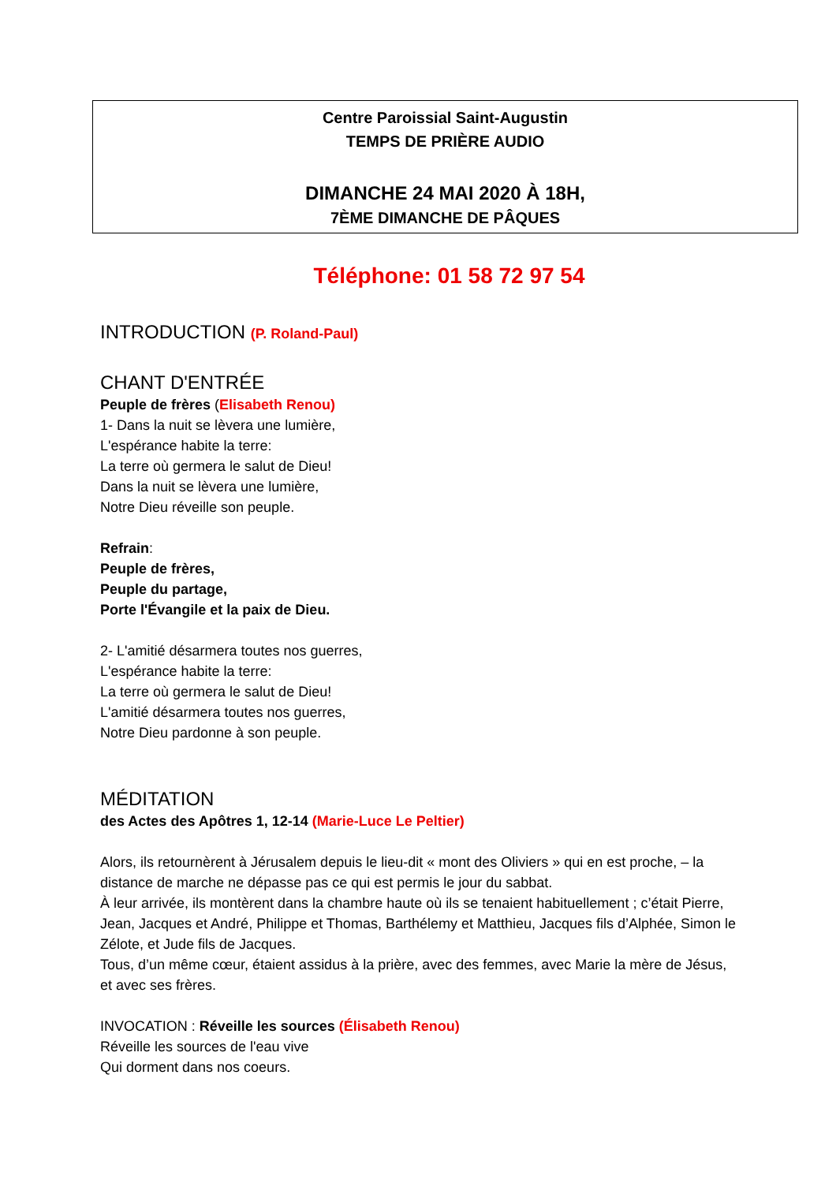Centre Paroissial Saint-Augustin
TEMPS DE PRIÈRE AUDIO
DIMANCHE 24 MAI 2020 À 18H,
7ÈME DIMANCHE DE PÂQUES
Téléphone: 01 58 72 97 54
INTRODUCTION (P. Roland-Paul)
CHANT D'ENTRÉE
Peuple de frères (Elisabeth Renou)
1- Dans la nuit se lèvera une lumière,
L'espérance habite la terre:
La terre où germera le salut de Dieu!
Dans la nuit se lèvera une lumière,
Notre Dieu réveille son peuple.
Refrain:
Peuple de frères,
Peuple du partage,
Porte l'Évangile et la paix de Dieu.
2- L'amitié désarmera toutes nos guerres,
L'espérance habite la terre:
La terre où germera le salut de Dieu!
L'amitié désarmera toutes nos guerres,
Notre Dieu pardonne à son peuple.
MÉDITATION
des Actes des Apôtres 1, 12-14 (Marie-Luce Le Peltier)
Alors, ils retournèrent à Jérusalem depuis le lieu-dit « mont des Oliviers » qui en est proche, – la distance de marche ne dépasse pas ce qui est permis le jour du sabbat.
À leur arrivée, ils montèrent dans la chambre haute où ils se tenaient habituellement ; c’était Pierre, Jean, Jacques et André, Philippe et Thomas, Barthélemy et Matthieu, Jacques fils d’Alphée, Simon le Zélote, et Jude fils de Jacques.
Tous, d’un même cœur, étaient assidus à la prière, avec des femmes, avec Marie la mère de Jésus, et avec ses frères.
INVOCATION : Réveille les sources (Élisabeth Renou)
Réveille les sources de l'eau vive
Qui dorment dans nos coeurs.